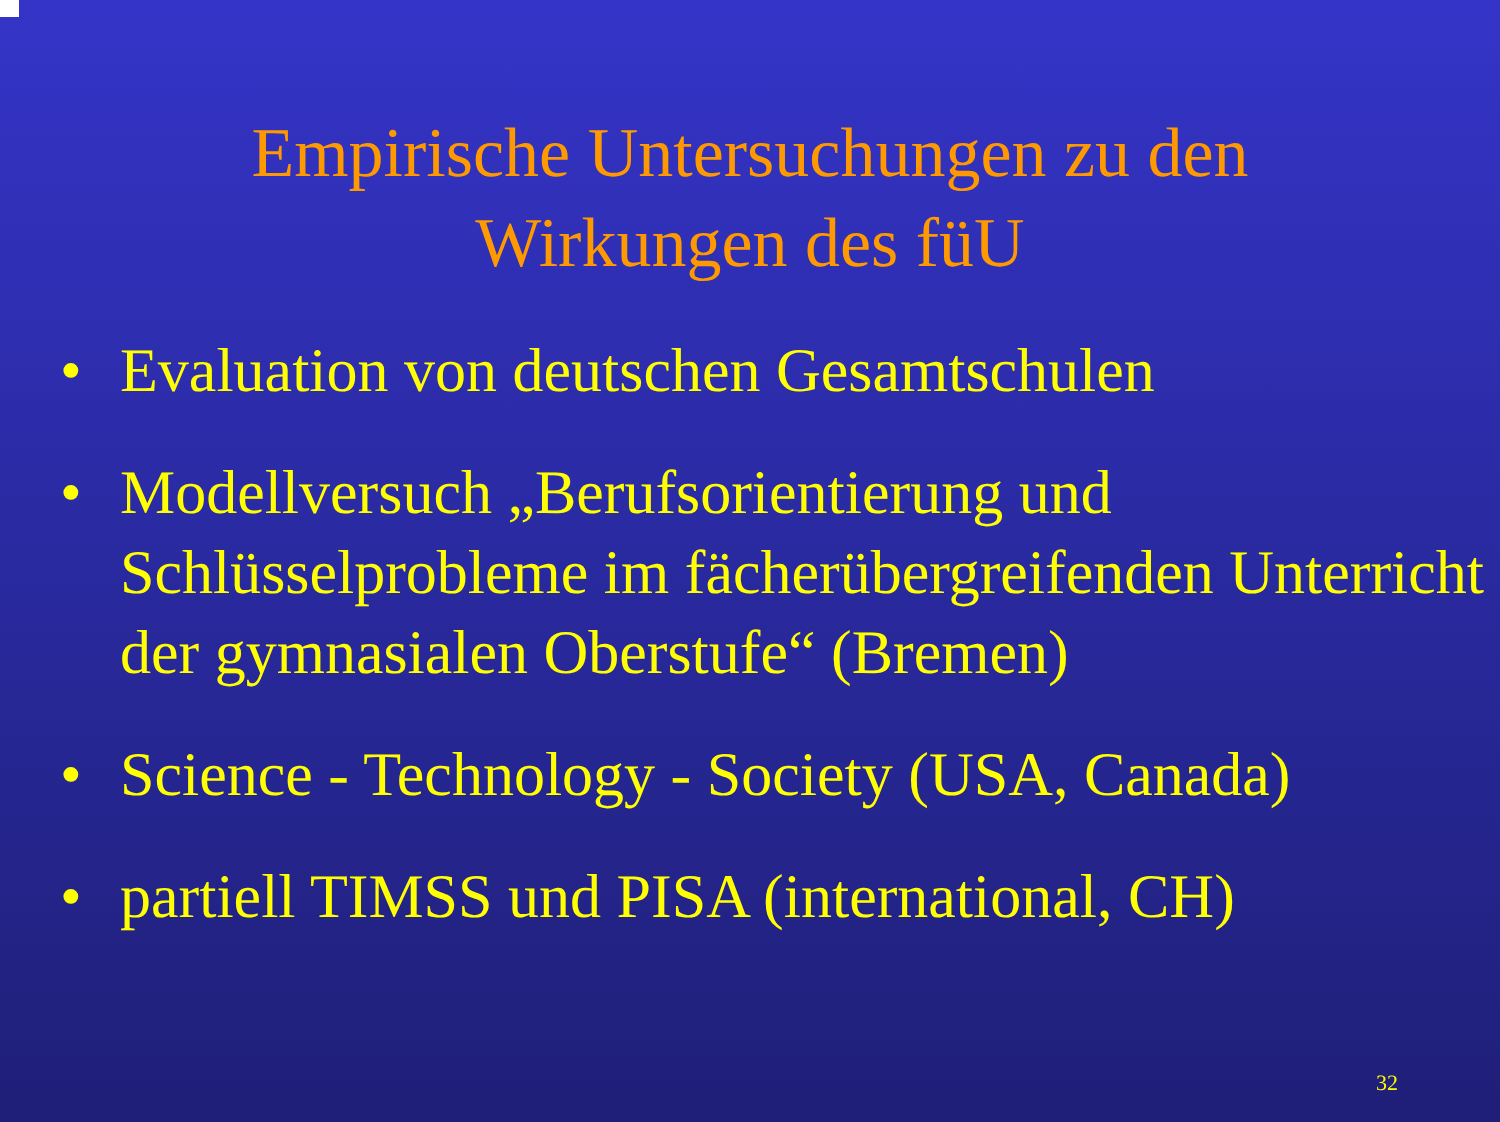Empirische Untersuchungen zu den
Wirkungen des füU
• Evaluation von deutschen Gesamtschulen
• Modellversuch „Berufsorientierung und Schlüsselprobleme im fächerübergreifenden Unterricht der gymnasialen Oberstufe“ (Bremen)
• Science - Technology - Society (USA, Canada)
• partiell TIMSS und PISA (international, CH)
32